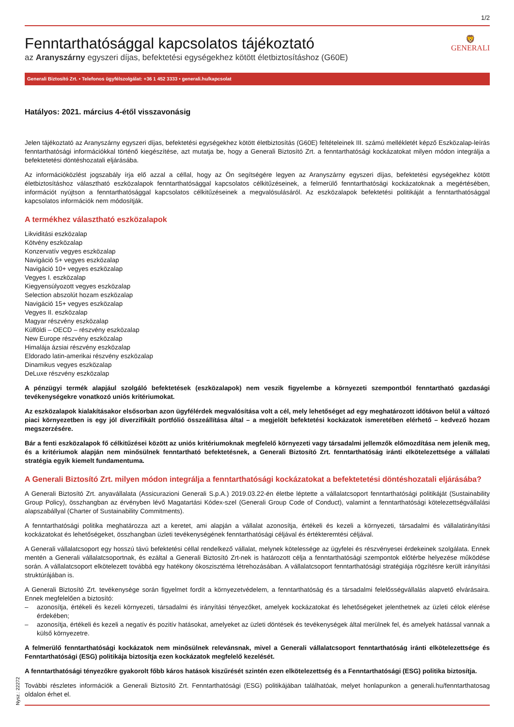1/2
Fenntarthatósággal kapcsolatos tájékoztató
az Aranyszárny egyszeri díjas, befektetési egységekhez kötött életbiztosításhoz (G60E)
🦁
GENERALI
Generali Biztosító Zrt. • Telefonos ügyfélszolgálat: +36 1 452 3333 • generali.hu/kapcsolat
Hatályos: 2021. március 4-étől visszavonásig
Jelen tájékoztató az Aranyszárny egyszeri díjas, befektetési egységekhez kötött életbiztosítás (G60E) feltételeinek III. számú mellékletét képző Eszközalap-leírás fenntarthatósági információkkal történő kiegészítése, azt mutatja be, hogy a Generali Biztosító Zrt. a fenntarthatósági kockázatokat milyen módon integrálja a befektetetési döntéshozatali eljárásába.
Az információközlést jogszabály írja elő azzal a céllal, hogy az Ön segítségére legyen az Aranyszárny egyszeri díjas, befektetési egységekhez kötött életbiztosításhoz választható eszközalapok fenntarthatósággal kapcsolatos célkitűzéseinek, a felmerülő fenntarthatósági kockázatoknak a megértésében, információt nyújtson a fenntarthatósággal kapcsolatos célkitűzéseinek a megvalósulásáról. Az eszközalapok befektetési politikáját a fenntarthatósággal kapcsolatos információk nem módosítják.
A termékhez választható eszközalapok
Likviditási eszközalap
Kötvény eszközalap
Konzervatív vegyes eszközalap
Navigáció 5+ vegyes eszközalap
Navigáció 10+ vegyes eszközalap
Vegyes I. eszközalap
Kiegyensúlyozott vegyes eszközalap
Selection abszolút hozam eszközalap
Navigáció 15+ vegyes eszközalap
Vegyes II. eszközalap
Magyar részvény eszközalap
Külföldi – OECD – részvény eszközalap
New Europe részvény eszközalap
Himalája ázsiai részvény eszközalap
Eldorado latin-amerikai részvény eszközalap
Dinamikus vegyes eszközalap
DeLuxe részvény eszközalap
A pénzügyi termék alapjául szolgáló befektetések (eszközalapok) nem veszik figyelembe a környezeti szempontból fenntartható gazdasági tevékenységekre vonatkozó uniós kritériumokat.
Az eszközalapok kialakításakor elsősorban azon ügyfélérdek megvalósítása volt a cél, mely lehetőséget ad egy meghatározott időtávon belül a változó piaci környezetben is egy jól diverzifikált portfólió összeállítása által – a megjelölt befektetési kockázatok ismeretében elérhető – kedvező hozam megszerzésére.
Bár a fenti eszközalapok fő célkitűzései között az uniós kritériumoknak megfelelő környezeti vagy társadalmi jellemzők előmozdítása nem jelenik meg, és a kritériumok alapján nem minősülnek fenntartható befektetésnek, a Generali Biztosító Zrt. fenntarthatóság iránti elkötelezettsége a vállalati stratégia egyik kiemelt fundamentuma.
A Generali Biztosító Zrt. milyen módon integrálja a fenntarthatósági kockázatokat a befektetetési döntéshozatali eljárásába?
A Generali Biztosító Zrt. anyavállalata (Assicurazioni Generali S.p.A.) 2019.03.22-én életbe léptette a vállalatcsoport fenntarthatósági politikáját (Sustainability Group Policy), összhangban az érvényben lévő Magatartási Kódex-szel (Generali Group Code of Conduct), valamint a fenntarthatósági kötelezettségvállalási alapszabállyal (Charter of Sustainability Commitments).
A fenntarthatósági politika meghatározza azt a keretet, ami alapján a vállalat azonosítja, értékeli és kezeli a környezeti, társadalmi és vállalatirányítási kockázatokat és lehetőségeket, összhangban üzleti tevékenységének fenntarthatósági céljával és értékteremtési céljával.
A Generali vállalatcsoport egy hosszú távú befektetési céllal rendelkező vállalat, melynek kötelessége az ügyfelei és részvényesei érdekeinek szolgálata. Ennek mentén a Generali vállalatcsoportnak, és ezáltal a Generali Biztosító Zrt-nek is határozott célja a fenntarthatósági szempontok előtérbe helyezése működése során. A vállalatcsoport elkötelezett továbbá egy hatékony ökoszisztéma létrehozásában. A vállalatcsoport fenntarthatósági stratégiája rögzítésre került irányítási struktúrájában is.
A Generali Biztosító Zrt. tevékenysége során figyelmet fordít a környezetvédelem, a fenntarthatóság és a társadalmi felelősségvállalás alapvető elvárásaira. Ennek megfelelően a biztosító:
– azonosítja, értékeli és kezeli környezeti, társadalmi és irányítási tényezőket, amelyek kockázatokat és lehetőségeket jelenthetnek az üzleti célok elérése érdekében;
– azonosítja, értékeli és kezeli a negatív és pozitív hatásokat, amelyeket az üzleti döntések és tevékenységek által merülnek fel, és amelyek hatással vannak a külső környezetre.
A felmerülő fenntarthatósági kockázatok nem minősülnek relevánsnak, mivel a Generali vállalatcsoport fenntarthatóság iránti elkötelezettsége és Fenntarthatósági (ESG) politikája biztosítja ezen kockázatok megfelelő kezelését.
A fenntarthatósági tényezőkre gyakorolt főbb káros hatások kiszűrését szintén ezen elkötelezettség és a Fenntarthatósági (ESG) politika biztosítja.
További részletes információk a Generali Biztosító Zrt. Fenntarthatósági (ESG) politikájában találhatóak, melyet honlapunkon a generali.hu/fenntarthatosag oldalon érhet el.
Nysz.: 22272